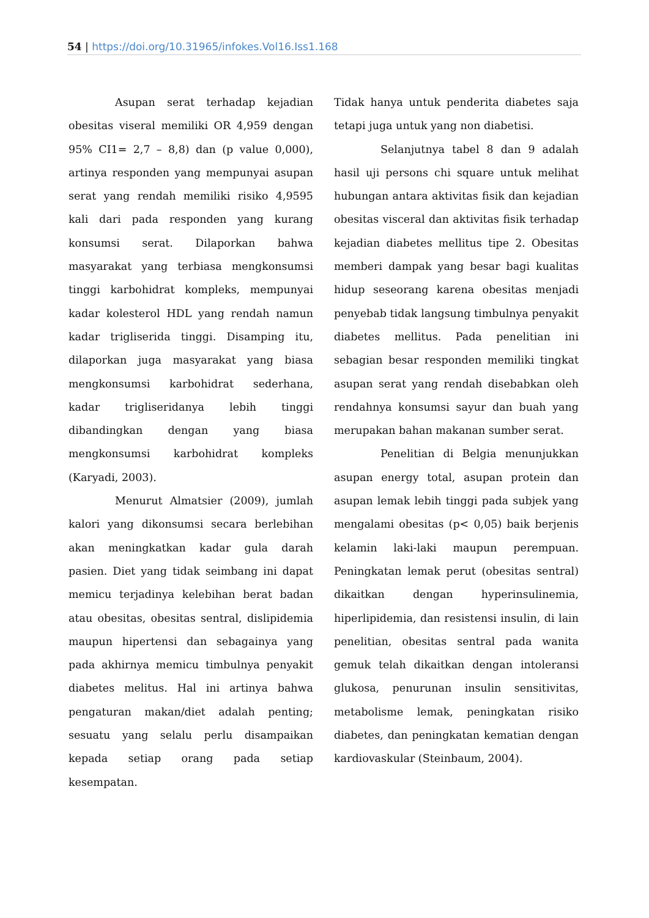54 | https://doi.org/10.31965/infokes.Vol16.Iss1.168
Asupan serat terhadap kejadian obesitas viseral memiliki OR 4,959 dengan 95% CI1= 2,7 – 8,8) dan (p value 0,000), artinya responden yang mempunyai asupan serat yang rendah memiliki risiko 4,9595 kali dari pada responden yang kurang konsumsi serat. Dilaporkan bahwa masyarakat yang terbiasa mengkonsumsi tinggi karbohidrat kompleks, mempunyai kadar kolesterol HDL yang rendah namun kadar trigliserida tinggi. Disamping itu, dilaporkan juga masyarakat yang biasa mengkonsumsi karbohidrat sederhana, kadar trigliseridanya lebih tinggi dibandingkan dengan yang biasa mengkonsumsi karbohidrat kompleks (Karyadi, 2003).
Menurut Almatsier (2009), jumlah kalori yang dikonsumsi secara berlebihan akan meningkatkan kadar gula darah pasien. Diet yang tidak seimbang ini dapat memicu terjadinya kelebihan berat badan atau obesitas, obesitas sentral, dislipidemia maupun hipertensi dan sebagainya yang pada akhirnya memicu timbulnya penyakit diabetes melitus. Hal ini artinya bahwa pengaturan makan/diet adalah penting; sesuatu yang selalu perlu disampaikan kepada setiap orang pada setiap kesempatan.
Tidak hanya untuk penderita diabetes saja tetapi juga untuk yang non diabetisi.
Selanjutnya tabel 8 dan 9 adalah hasil uji persons chi square untuk melihat hubungan antara aktivitas fisik dan kejadian obesitas visceral dan aktivitas fisik terhadap kejadian diabetes mellitus tipe 2. Obesitas memberi dampak yang besar bagi kualitas hidup seseorang karena obesitas menjadi penyebab tidak langsung timbulnya penyakit diabetes mellitus. Pada penelitian ini sebagian besar responden memiliki tingkat asupan serat yang rendah disebabkan oleh rendahnya konsumsi sayur dan buah yang merupakan bahan makanan sumber serat.
Penelitian di Belgia menunjukkan asupan energy total, asupan protein dan asupan lemak lebih tinggi pada subjek yang mengalami obesitas (p< 0,05) baik berjenis kelamin laki-laki maupun perempuan. Peningkatan lemak perut (obesitas sentral) dikaitkan dengan hyperinsulinemia, hiperlipidemia, dan resistensi insulin, di lain penelitian, obesitas sentral pada wanita gemuk telah dikaitkan dengan intoleransi glukosa, penurunan insulin sensitivitas, metabolisme lemak, peningkatan risiko diabetes, dan peningkatan kematian dengan kardiovaskular (Steinbaum, 2004).